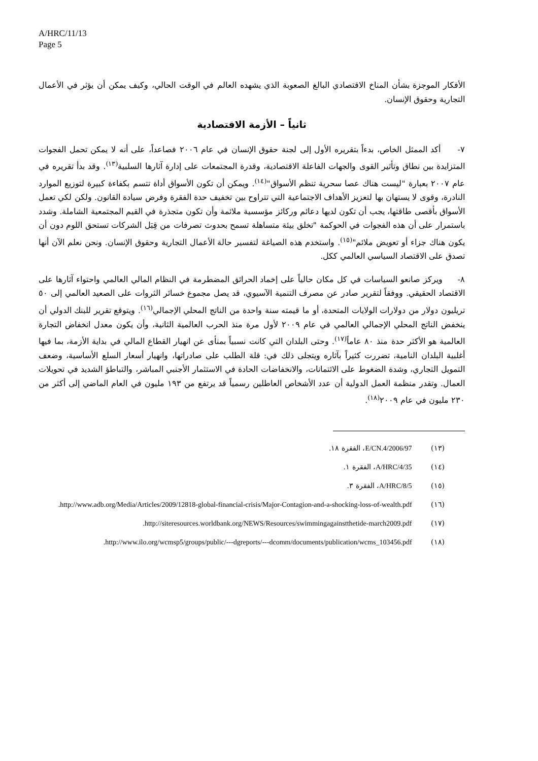A/HRC/11/13
Page 5
الأفكار الموجزة بشأن المناخ الاقتصادي البالغ الصعوبة الذي يشهده العالم في الوقت الحالي، وكيف يمكن أن يؤثر في الأعمال التجارية وحقوق الإنسان.
ثانياً – الأزمة الاقتصادية
٧- أكد الممثل الخاص، بدءاً بتقريره الأول إلى لجنة حقوق الإنسان في عام ٢٠٠٦ فصاعداً، على أنه لا يمكن تحمل الفجوات المتزايدة بين نطاق وتأثير القوى والجهات الفاعلة الاقتصادية، وقدرة المجتمعات على إدارة آثارها السلبية<sup>(١٣)</sup>. وقد بدأ تقريره في عام ٢٠٠٧ بعبارة "ليست هناك عصا سحرية تنظم الأسواق"<sup>(١٤)</sup>. ويمكن أن تكون الأسواق أداة تتسم بكفاءة كبيرة لتوزيع الموارد النادرة، وقوى لا يستهان بها لتعزيز الأهداف الاجتماعية التي تتراوح بين تخفيف حدة الفقرة وفرض سيادة القانون. ولكن لكي تعمل الأسواق بأقصى طاقتها، يجب أن تكون لديها دعائم وركائز مؤسسية ملائمة وأن تكون متجذرة في القيم المجتمعية الشاملة. وشدد باستمرار على أن هذه الفجوات في الحوكمة "تخلق بيئة متساهلة تسمح بحدوث تصرفات من قِبَل الشركات تستحق اللوم دون أن يكون هناك جزاء أو تعويض ملائم"<sup>(١٥)</sup>. واستخدم هذه الصياغة لتفسير حالة الأعمال التجارية وحقوق الإنسان. ونحن نعلم الآن أنها تصدق على الاقتصاد السياسي العالمي ككل.
٨- ويركز صانعو السياسات في كل مكان حالياً على إخماد الحرائق المضطرمة في النظام المالي العالمي واحتواء آثارها على الاقتصاد الحقيقي. ووفقاً لتقرير صادر عن مصرف التنمية الآسيوي، قد يصل مجموع خسائر الثروات على الصعيد العالمي إلى ٥٠ تريليون دولار من دولارات الولايات المتحدة، أو ما قيمته سنة واحدة من الناتج المحلي الإجمالي<sup>(١٦)</sup>. ويتوقع تقرير للبنك الدولي أن ينخفض الناتج المحلي الإجمالي العالمي في عام ٢٠٠٩ لأول مرة منذ الحرب العالمية الثانية، وأن يكون معدل انخفاض التجارة العالمية هو الأكثر حدة منذ ٨٠ عاماً<sup>(١٧)</sup>. وحتى البلدان التي كانت نسبياً بمنأى عن انهيار القطاع المالي في بداية الأزمة، بما فيها أغلبية البلدان النامية، تضررت كثيراً بآثاره ويتجلى ذلك في: قلة الطلب على صادراتها، وانهيار أسعار السلع الأساسية، وضعف التمويل التجاري، وشدة الضغوط على الائتمانات، والانخفاضات الحادة في الاستثمار الأجنبي المباشر، والتباطؤ الشديد في تحويلات العمال. وتقدر منظمة العمل الدولية أن عدد الأشخاص العاطلين رسمياً قد يرتفع من ١٩٣ مليون في العام الماضي إلى أكثر من ٢٣٠ مليون في عام ٢٠٠٩<sup>(١٨)</sup>.
(١٣) E/CN.4/2006/97، الفقرة ١٨.
(١٤) A/HRC/4/35، الفقرة ١.
(١٥) A/HRC/8/5، الفقرة ٣.
(١٦) http://www.adb.org/Media/Articles/2009/12818-global-financial-crisis/Major-Contagion-and-a-shocking-loss-of-wealth.pdf.
(١٧) http://siteresources.worldbank.org/NEWS/Resources/swimmingagainstthetide-march2009.pdf.
(١٨) http://www.ilo.org/wcmsp5/groups/public/---dgreports/---dcomm/documents/publication/wcms_103456.pdf.